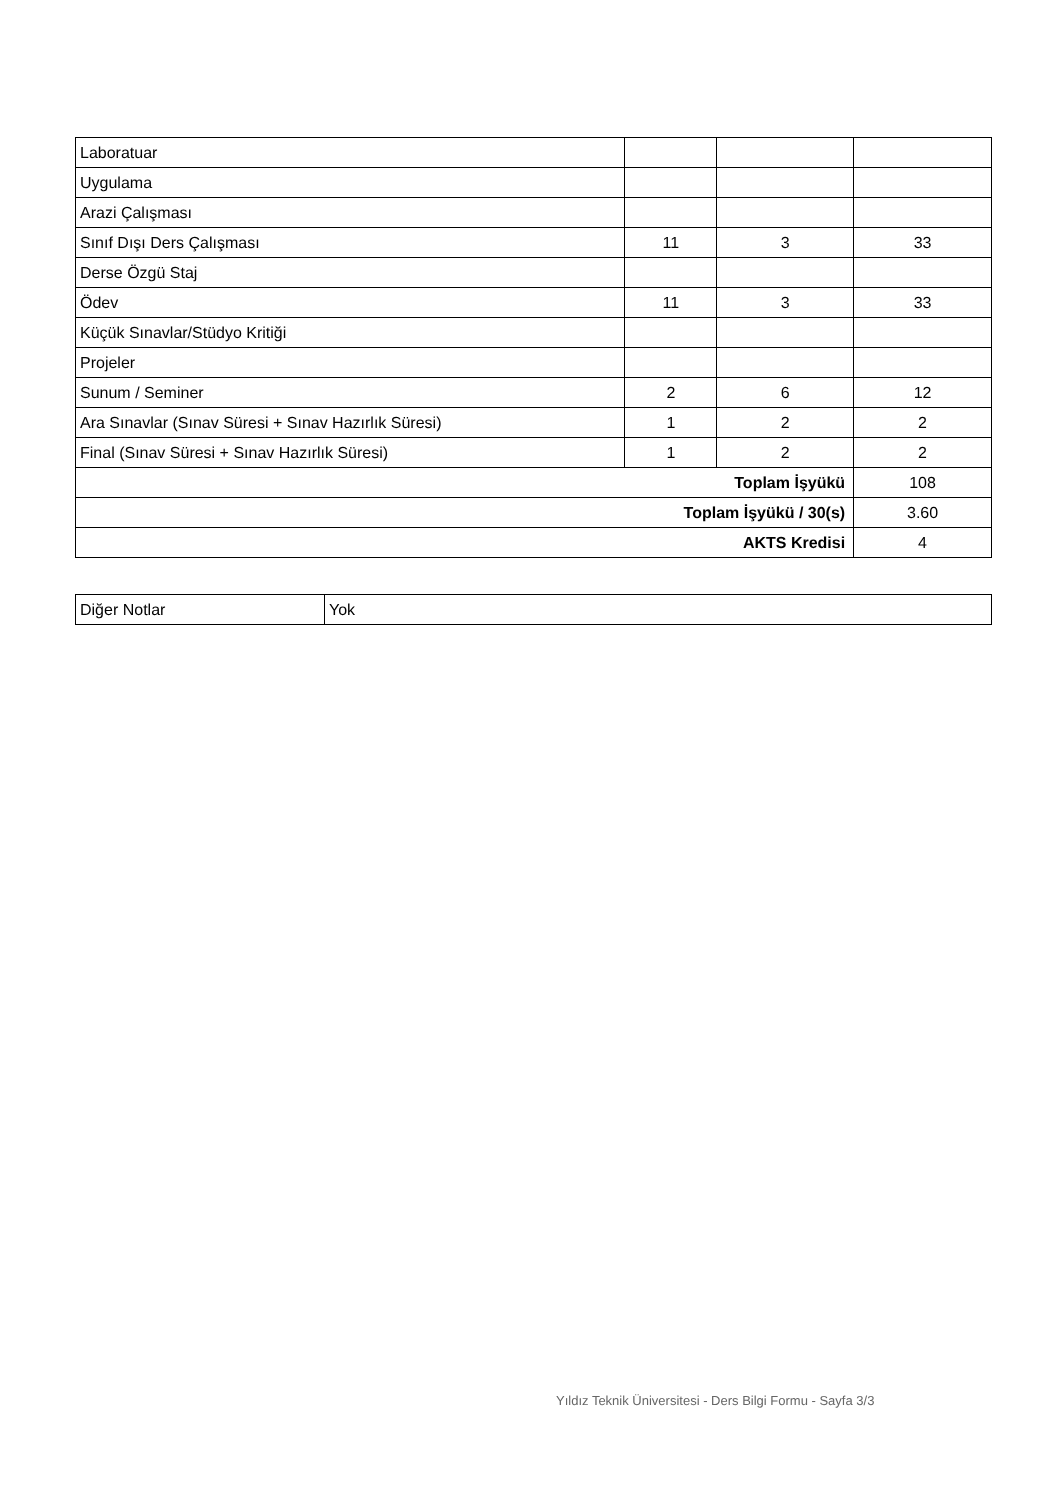| Laboratuar | | | |
| Uygulama | | | |
| Arazi Çalışması | | | |
| Sınıf Dışı Ders Çalışması | 11 | 3 | 33 |
| Derse Özgü Staj | | | |
| Ödev | 11 | 3 | 33 |
| Küçük Sınavlar/Stüdyo Kritiği | | | |
| Projeler | | | |
| Sunum / Seminer | 2 | 6 | 12 |
| Ara Sınavlar (Sınav Süresi + Sınav Hazırlık Süresi) | 1 | 2 | 2 |
| Final (Sınav Süresi + Sınav Hazırlık Süresi) | 1 | 2 | 2 |
| Toplam İşyükü | | | 108 |
| Toplam İşyükü / 30(s) | | | 3.60 |
| AKTS Kredisi | | | 4 |
| Diğer Notlar | Yok |
Yıldız Teknik Üniversitesi - Ders Bilgi Formu - Sayfa 3/3